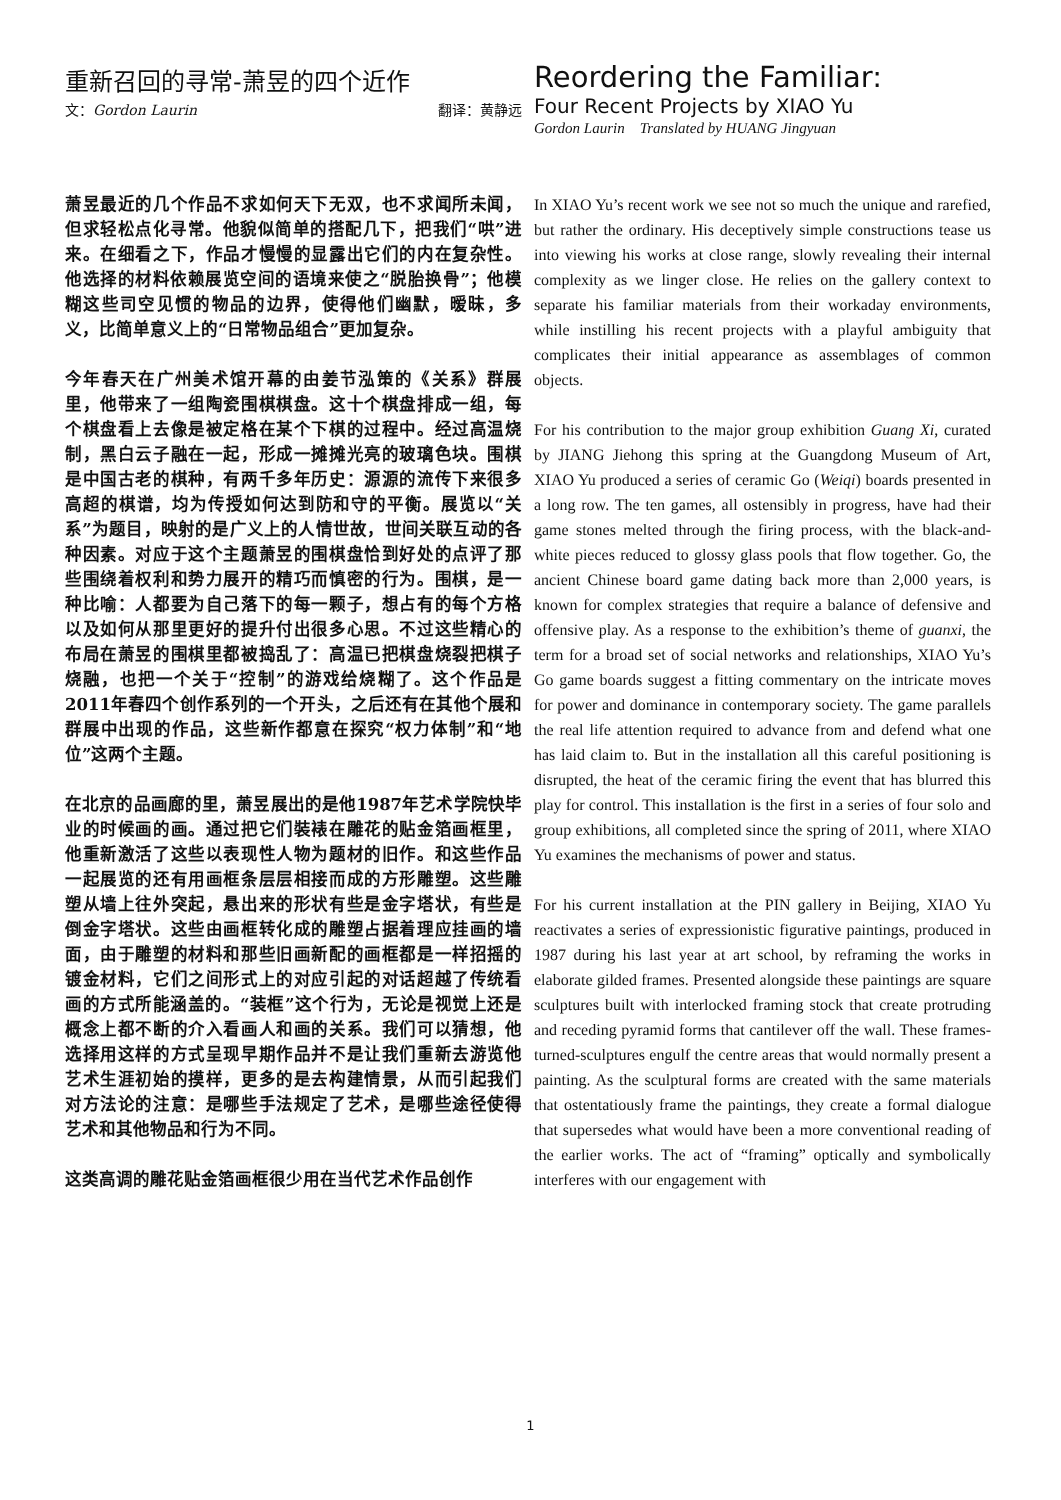重新召回的寻常-萧昱的四个近作
文：Gordon Laurin 翻译：黄静远
萧昱最近的几个作品不求如何天下无双，也不求闻所未闻，但求轻松点化寻常。他貌似简单的搭配几下，把我们“哄”进来。在细看之下，作品才慢慢的显露出它们的内在复杂性。他选择的材料依赖展览空间的语境来使之“脱胎换骨”；他模糊这些司空见惯的物品的边界，使得他们幽默，暧昧，多义，比简单意义上的“日常物品组合”更加复杂。
今年春天在广州美术馆开幕的由姜节泓策的《关系》群展里，他带来了一组陶瓷围棋棋盘。这十个棋盘排成一组，每个棋盘看上去像是被定格在某个下棋的过程中。经过高温烧制，黑白云子融在一起，形成一摊摊光亮的玻璃色块。围棋是中国古老的棋种，有两千多年历史：源源的流传下来很多高超的棋谱，均为传授如何达到防和守的平衡。展览以“关系”为题目，映射的是广义上的人情世故，世间关联互动的各种因素。对应于这个主题萧昱的围棋盘恰到好处的点评了那些围绕着权利和势力展开的精巧而慎密的行为。围棋，是一种比喻：人都要为自己落下的每一颗子，想占有的每个方格以及如何从那里更好的提升付出很多心思。不过这些精心的布局在萧昱的围棋里都被捣乱了：高温已把棋盘烧裂把棋子烧融，也把一个关于“控制”的游戏给烧糊了。这个作品是2011年春四个创作系列的一个开头，之后还有在其他个展和群展中出现的作品，这些新作都意在探究“权力体制”和“地位”这两个主题。
在北京的品画廊的里，萧昱展出的是他1987年艺术学院快毕业的时候画的画。通过把它们裝裱在雕花的贴金箔画框里，他重新激活了这些以表现性人物为题材的旧作。和这些作品一起展览的还有用画框条层层相接而成的方形雕塑。这些雕塑从墙上往外突起，悬出来的形状有些是金字塔状，有些是倒金字塔状。这些由画框转化成的雕塑占据着理应挂画的墙面，由于雕塑的材料和那些旧画新配的画框都是一样招摇的镀金材料，它们之间形式上的对应引起的对话超越了传统看画的方式所能涵盖的。“装框”这个行为，无论是视觉上还是概念上都不断的介入看画人和画的关系。我们可以猜想，他选择用这样的方式呈现早期作品并不是让我们重新去游览他艺术生涯初始的摸样，更多的是去构建情景，从而引起我们对方法论的注意：是哪些手法规定了艺术，是哪些途径使得艺术和其他物品和行为不同。
这类高调的雕花贴金箔画框很少用在当代艺术作品创作
Reordering the Familiar:
Four Recent Projects by XIAO Yu
Gordon Laurin Translated by HUANG Jingyuan
In XIAO Yu’s recent work we see not so much the unique and rarefied, but rather the ordinary. His deceptively simple constructions tease us into viewing his works at close range, slowly revealing their internal complexity as we linger close. He relies on the gallery context to separate his familiar materials from their workaday environments, while instilling his recent projects with a playful ambiguity that complicates their initial appearance as assemblages of common objects.
For his contribution to the major group exhibition Guang Xi, curated by JIANG Jiehong this spring at the Guangdong Museum of Art, XIAO Yu produced a series of ceramic Go (Weiqi) boards presented in a long row. The ten games, all ostensibly in progress, have had their game stones melted through the firing process, with the black-and-white pieces reduced to glossy glass pools that flow together. Go, the ancient Chinese board game dating back more than 2,000 years, is known for complex strategies that require a balance of defensive and offensive play. As a response to the exhibition’s theme of guanxi, the term for a broad set of social networks and relationships, XIAO Yu’s Go game boards suggest a fitting commentary on the intricate moves for power and dominance in contemporary society. The game parallels the real life attention required to advance from and defend what one has laid claim to. But in the installation all this careful positioning is disrupted, the heat of the ceramic firing the event that has blurred this play for control. This installation is the first in a series of four solo and group exhibitions, all completed since the spring of 2011, where XIAO Yu examines the mechanisms of power and status.
For his current installation at the PIN gallery in Beijing, XIAO Yu reactivates a series of expressionistic figurative paintings, produced in 1987 during his last year at art school, by reframing the works in elaborate gilded frames. Presented alongside these paintings are square sculptures built with interlocked framing stock that create protruding and receding pyramid forms that cantilever off the wall. These frames-turned-sculptures engulf the centre areas that would normally present a painting. As the sculptural forms are created with the same materials that ostentatiously frame the paintings, they create a formal dialogue that supersedes what would have been a more conventional reading of the earlier works. The act of “framing” optically and symbolically interferes with our engagement with
1